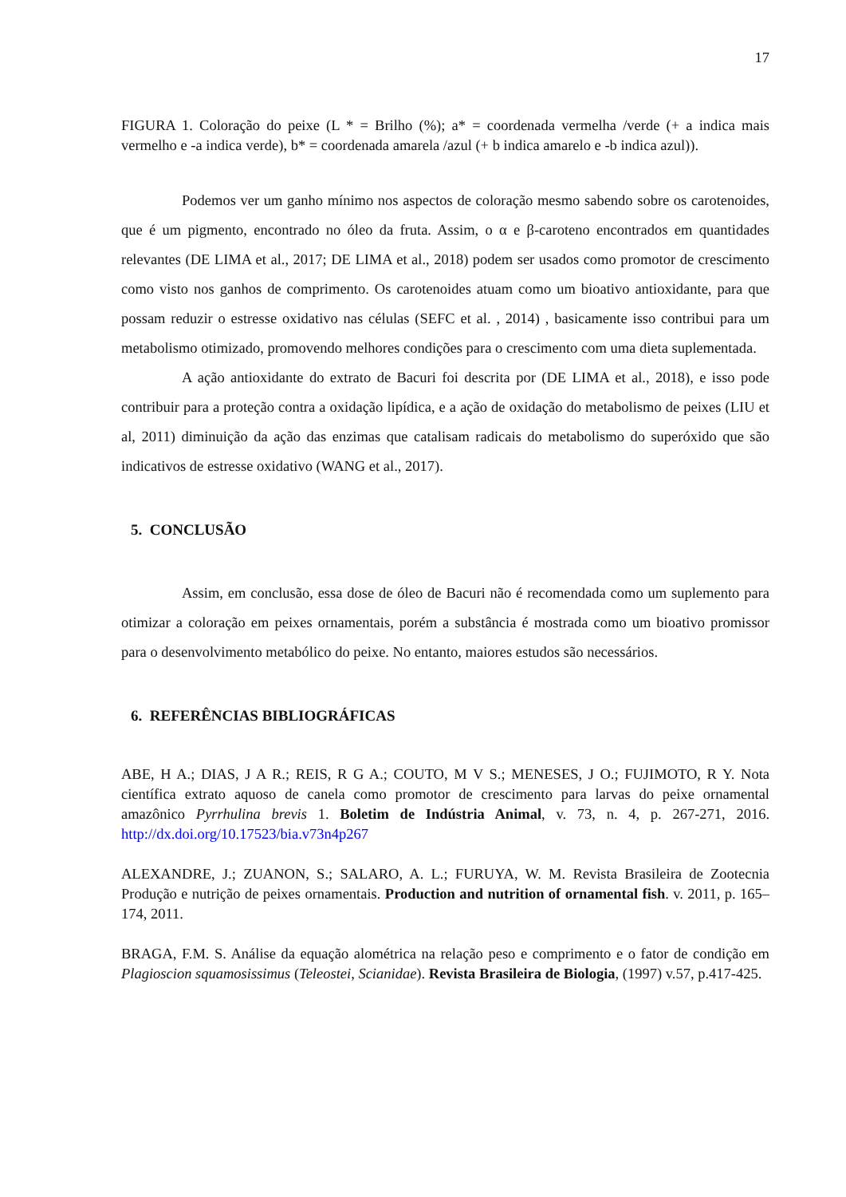17
FIGURA 1. Coloração do peixe (L * = Brilho (%); a* = coordenada vermelha /verde (+ a indica mais vermelho e -a indica verde), b* = coordenada amarela /azul (+ b indica amarelo e -b indica azul)).
Podemos ver um ganho mínimo nos aspectos de coloração mesmo sabendo sobre os carotenoides, que é um pigmento, encontrado no óleo da fruta. Assim, o α e β-caroteno encontrados em quantidades relevantes (DE LIMA et al., 2017; DE LIMA et al., 2018) podem ser usados como promotor de crescimento como visto nos ganhos de comprimento. Os carotenoides atuam como um bioativo antioxidante, para que possam reduzir o estresse oxidativo nas células (SEFC et al. , 2014) , basicamente isso contribui para um metabolismo otimizado, promovendo melhores condições para o crescimento com uma dieta suplementada.
A ação antioxidante do extrato de Bacuri foi descrita por (DE LIMA et al., 2018), e isso pode contribuir para a proteção contra a oxidação lipídica, e a ação de oxidação do metabolismo de peixes (LIU et al, 2011) diminuição da ação das enzimas que catalisam radicais do metabolismo do superóxido que são indicativos de estresse oxidativo (WANG et al., 2017).
5. CONCLUSÃO
Assim, em conclusão, essa dose de óleo de Bacuri não é recomendada como um suplemento para otimizar a coloração em peixes ornamentais, porém a substância é mostrada como um bioativo promissor para o desenvolvimento metabólico do peixe. No entanto, maiores estudos são necessários.
6. REFERÊNCIAS BIBLIOGRÁFICAS
ABE, H A.; DIAS, J A R.; REIS, R G A.; COUTO, M V S.; MENESES, J O.; FUJIMOTO, R Y. Nota científica extrato aquoso de canela como promotor de crescimento para larvas do peixe ornamental amazônico Pyrrhulina brevis 1. Boletim de Indústria Animal, v. 73, n. 4, p. 267-271, 2016. http://dx.doi.org/10.17523/bia.v73n4p267
ALEXANDRE, J.; ZUANON, S.; SALARO, A. L.; FURUYA, W. M. Revista Brasileira de Zootecnia Produção e nutrição de peixes ornamentais. Production and nutrition of ornamental fish. v. 2011, p. 165–174, 2011.
BRAGA, F.M. S. Análise da equação alométrica na relação peso e comprimento e o fator de condição em Plagioscion squamosissimus (Teleostei, Scianidae). Revista Brasileira de Biologia, (1997) v.57, p.417-425.